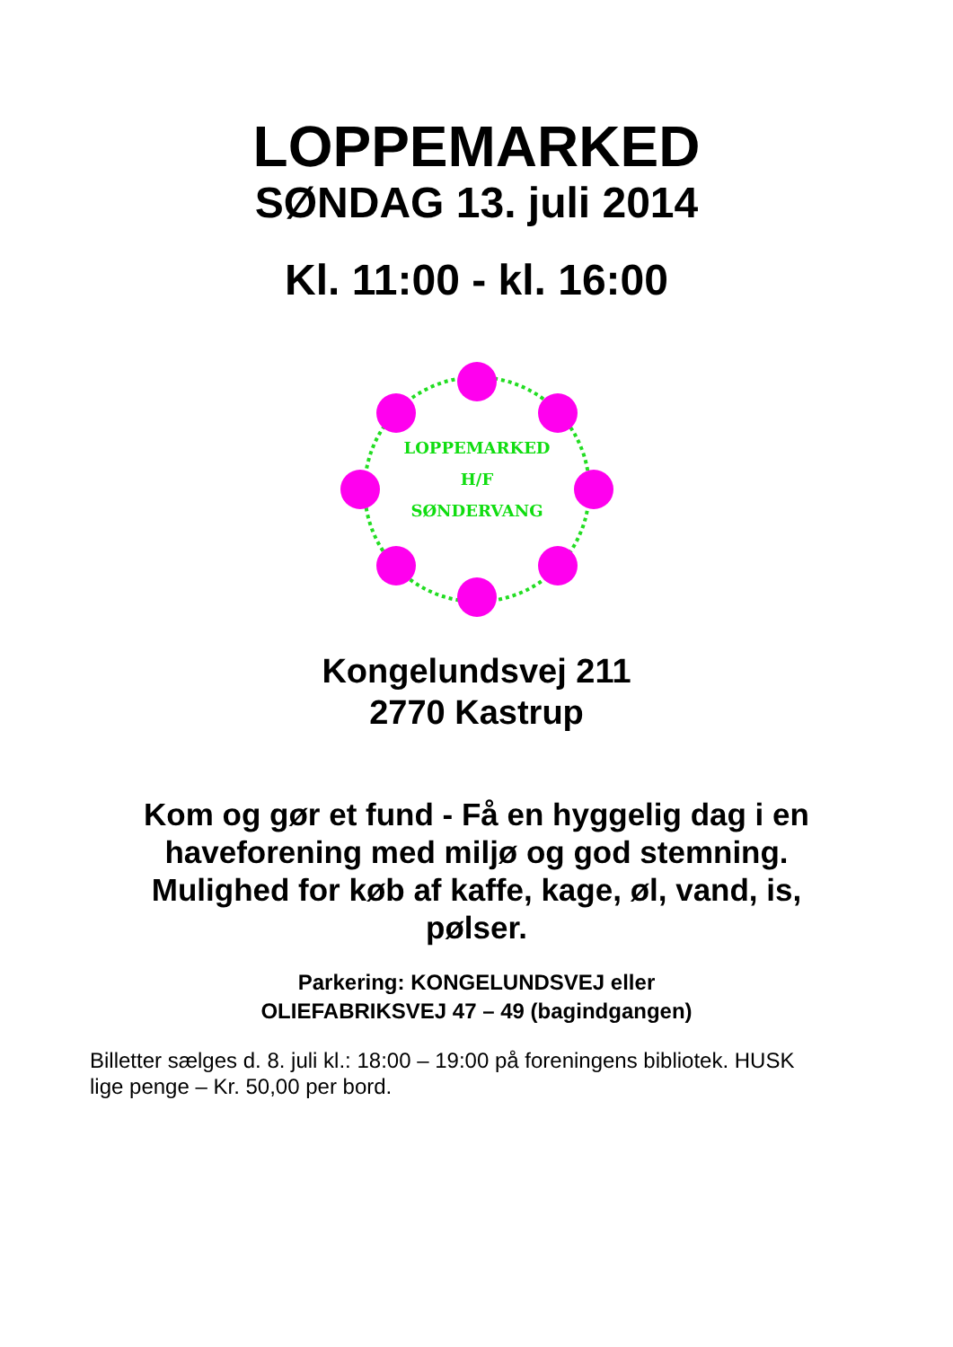LOPPEMARKED
SØNDAG 13. juli 2014
Kl. 11:00 - kl. 16:00
LOPPEMARKED
H/F
SØNDERVANG
Kongelundsvej 211
2770 Kastrup
Kom og gør et fund - Få en hyggelig dag i en haveforening med miljø og god stemning. Mulighed for køb af kaffe, kage, øl, vand, is, pølser.
Parkering: KONGELUNDSVEJ eller
OLIEFABRIKSVEJ 47 – 49 (bagindgangen)
Billetter sælges d. 8. juli kl.: 18:00 – 19:00 på foreningens bibliotek. HUSK lige penge – Kr. 50,00 per bord.